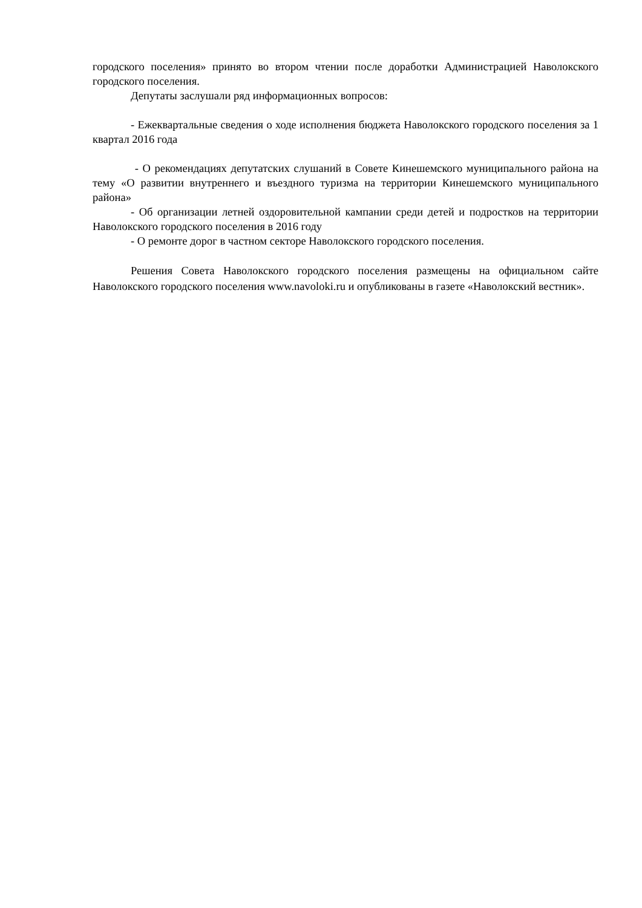городского поселения» принято во втором чтении после доработки Администрацией Наволокского городского поселения.
Депутаты заслушали ряд информационных вопросов:
- Ежеквартальные сведения о ходе исполнения бюджета Наволокского городского поселения за 1 квартал 2016 года
- О рекомендациях депутатских слушаний в Совете Кинешемского муниципального района на тему «О развитии внутреннего и въездного туризма на территории Кинешемского муниципального района»
- Об организации летней оздоровительной кампании среди детей и подростков на территории Наволокского городского поселения в 2016 году
- О ремонте дорог в частном секторе Наволокского городского поселения.
Решения Совета Наволокского городского поселения размещены на официальном сайте Наволокского городского поселения www.navoloki.ru и опубликованы в газете «Наволокский вестник».